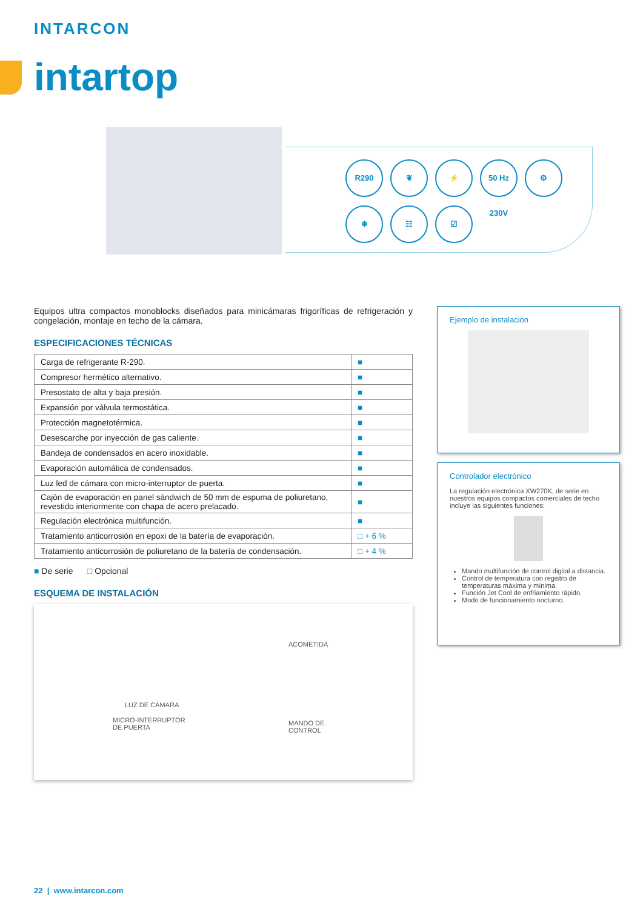INTARCON
intartop
R290 ❦ ⚡ 50 Hz 230V ⚙
❄ ☷ ☑
Equipos ultra compactos monoblocks diseñados para minicámaras frigoríficas de refrigeración y congelación, montaje en techo de la cámara.
ESPECIFICACIONES TÉCNICAS
| Carga de refrigerante R-290. | ■ |
| Compresor hermético alternativo. | ■ |
| Presostato de alta y baja presión. | ■ |
| Expansión por válvula termostática. | ■ |
| Protección magnetotérmica. | ■ |
| Desescarche por inyección de gas caliente. | ■ |
| Bandeja de condensados en acero inoxidable. | ■ |
| Evaporación automática de condensados. | ■ |
| Luz led de cámara con micro-interruptor de puerta. | ■ |
| Cajón de evaporación en panel sándwich de 50 mm de espuma de poliuretano, revestido interiormente con chapa de acero prelacado. | ■ |
| Regulación electrónica multifunción. | ■ |
| Tratamiento anticorrosión en epoxi de la batería de evaporación. | □ + 6 % |
| Tratamiento anticorrosión de poliuretano de la batería de condensación. | □ + 4 % |
■ De serie □ Opcional
ESQUEMA DE INSTALACIÓN
ACOMETIDA
LUZ DE CÁMARA
MICRO-INTERRUPTOR
DE PUERTA
MANDO DE
CONTROL
Ejemplo de instalación
Controlador electrónico
La regulación electrónica XW270K, de serie en nuestros equipos compactos comerciales de techo incluye las siguientes funciones:
Mando multifunción de control digital a distancia.
Control de temperatura con registro de temperaturas máxima y mínima.
Función Jet Cool de enfriamiento rápido.
Modo de funcionamiento nocturno.
22 | www.intarcon.com